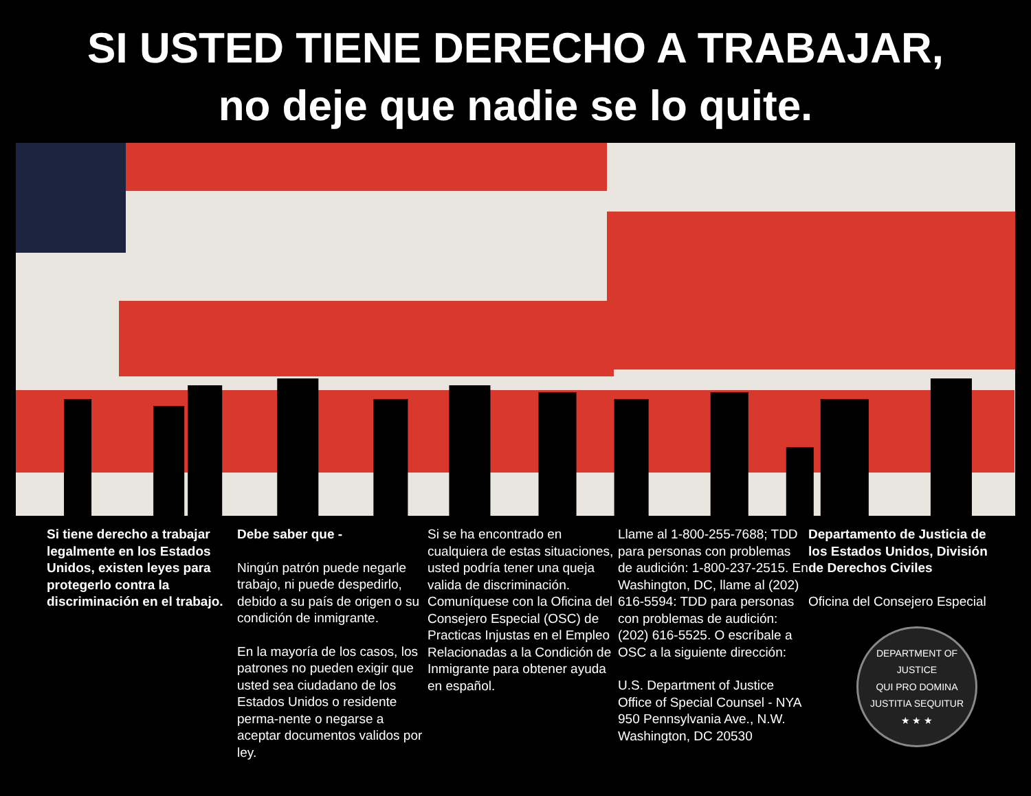SI USTED TIENE DERECHO A TRABAJAR,
no deje que nadie se lo quite.
Si tiene derecho a trabajar legalmente en los Estados Unidos, existen leyes para protegerlo contra la discriminación en el trabajo.
Debe saber que -
Ningún patrón puede negarle trabajo, ni puede despedirlo, debido a su país de origen o su condición de inmigrante.
En la mayoría de los casos, los patrones no pueden exigir que usted sea ciudadano de los Estados Unidos o residente perma-nente o negarse a aceptar documentos validos por ley.
Si se ha encontrado en cualquiera de estas situaciones, usted podría tener una queja valida de discriminación. Comuníquese con la Oficina del Consejero Especial (OSC) de Practicas Injustas en el Empleo Relacionadas a la Condición de Inmigrante para obtener ayuda en español.
Llame al 1-800-255-7688; TDD para personas con problemas de audición: 1-800-237-2515. En Washington, DC, llame al (202) 616-5594: TDD para personas con problemas de audición: (202) 616-5525. O escríbale a OSC a la siguiente dirección:
U.S. Department of Justice
Office of Special Counsel - NYA
950 Pennsylvania Ave., N.W.
Washington, DC 20530
Departamento de Justicia de los Estados Unidos, División de Derechos Civiles
Oficina del Consejero Especial
DEPARTMENT OF JUSTICE
QUI PRO DOMINA JUSTITIA SEQUITUR
★ ★ ★